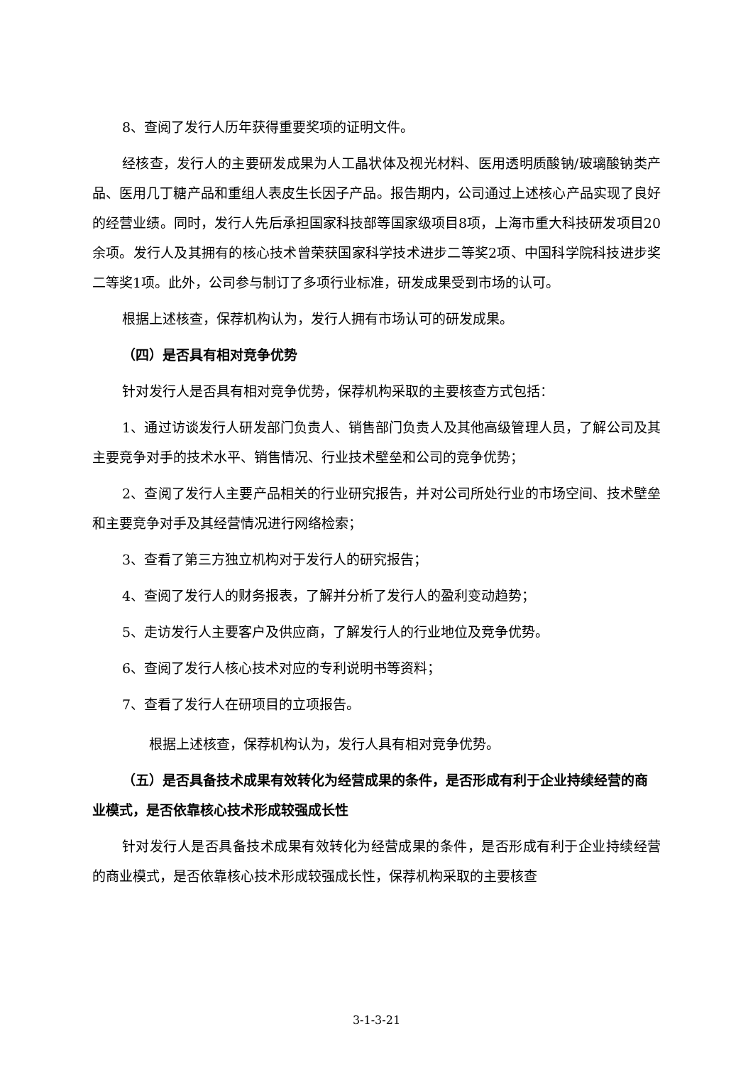8、查阅了发行人历年获得重要奖项的证明文件。
经核查，发行人的主要研发成果为人工晶状体及视光材料、医用透明质酸钠/玻璃酸钠类产品、医用几丁糖产品和重组人表皮生长因子产品。报告期内，公司通过上述核心产品实现了良好的经营业绩。同时，发行人先后承担国家科技部等国家级项目8项，上海市重大科技研发项目20余项。发行人及其拥有的核心技术曾荣获国家科学技术进步二等奖2项、中国科学院科技进步奖二等奖1项。此外，公司参与制订了多项行业标准，研发成果受到市场的认可。
根据上述核查，保荐机构认为，发行人拥有市场认可的研发成果。
（四）是否具有相对竞争优势
针对发行人是否具有相对竞争优势，保荐机构采取的主要核查方式包括：
1、通过访谈发行人研发部门负责人、销售部门负责人及其他高级管理人员，了解公司及其主要竞争对手的技术水平、销售情况、行业技术壁垒和公司的竞争优势；
2、查阅了发行人主要产品相关的行业研究报告，并对公司所处行业的市场空间、技术壁垒和主要竞争对手及其经营情况进行网络检索；
3、查看了第三方独立机构对于发行人的研究报告；
4、查阅了发行人的财务报表，了解并分析了发行人的盈利变动趋势；
5、走访发行人主要客户及供应商，了解发行人的行业地位及竞争优势。
6、查阅了发行人核心技术对应的专利说明书等资料；
7、查看了发行人在研项目的立项报告。
根据上述核查，保荐机构认为，发行人具有相对竞争优势。
（五）是否具备技术成果有效转化为经营成果的条件，是否形成有利于企业持续经营的商业模式，是否依靠核心技术形成较强成长性
针对发行人是否具备技术成果有效转化为经营成果的条件，是否形成有利于企业持续经营的商业模式，是否依靠核心技术形成较强成长性，保荐机构采取的主要核查
3-1-3-21